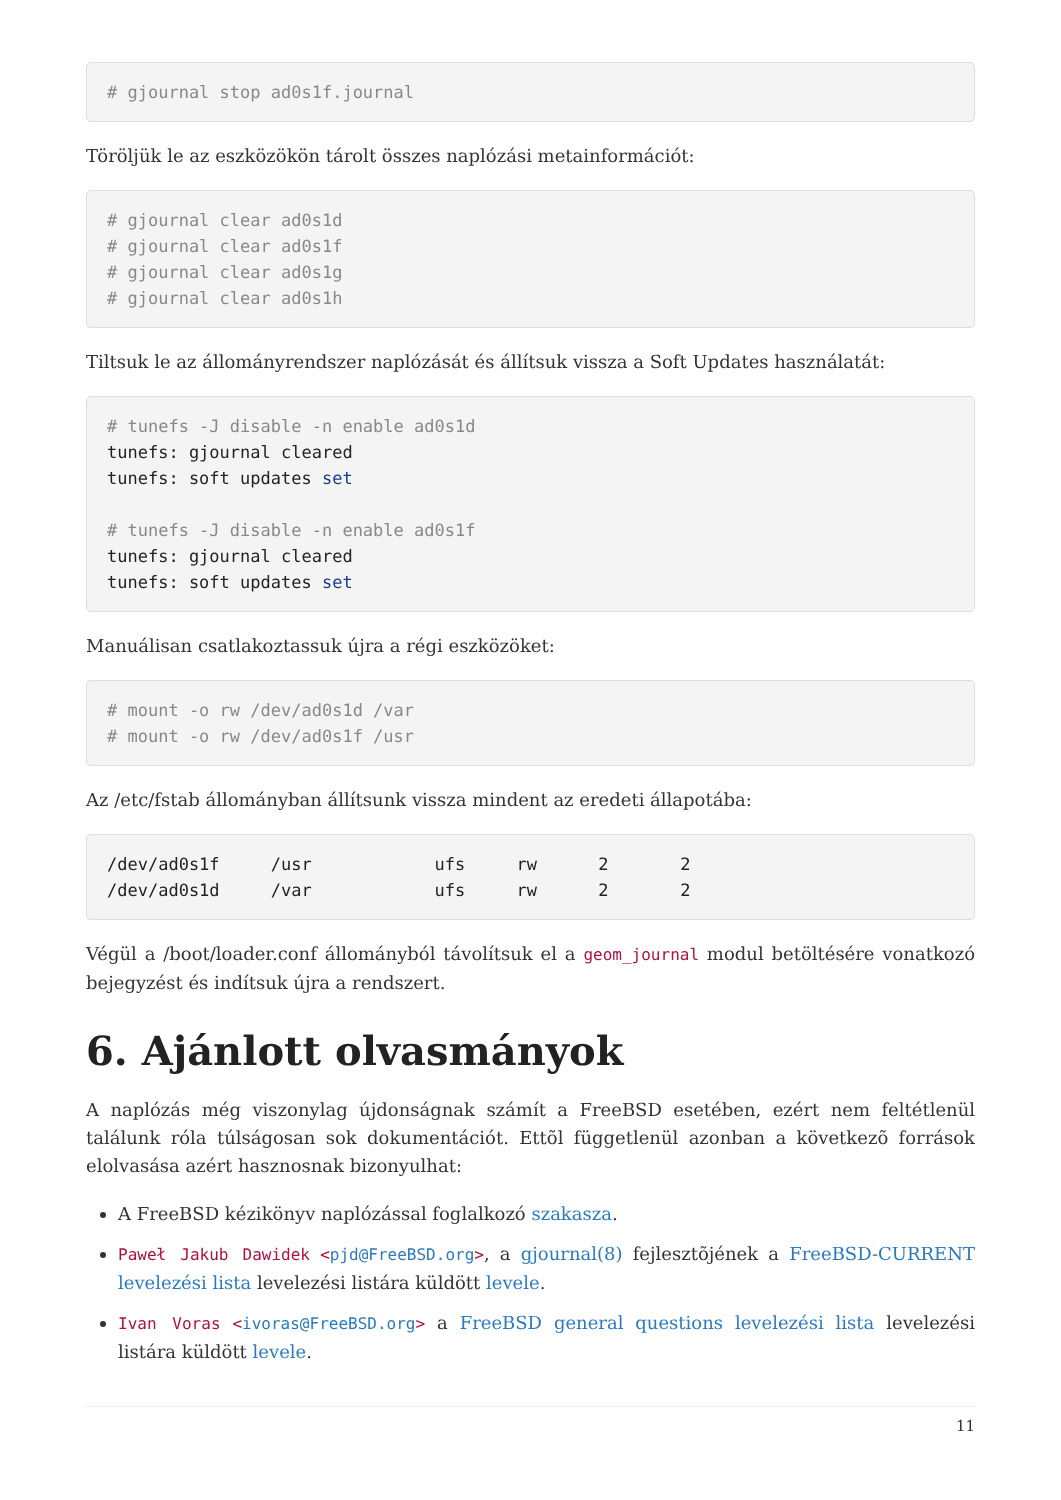# gjournal stop ad0s1f.journal
Töröljük le az eszközökön tárolt összes naplózási metainformációt:
# gjournal clear ad0s1d
# gjournal clear ad0s1f
# gjournal clear ad0s1g
# gjournal clear ad0s1h
Tiltsuk le az állományrendszer naplózását és állítsuk vissza a Soft Updates használatát:
# tunefs -J disable -n enable ad0s1d
tunefs: gjournal cleared
tunefs: soft updates set

# tunefs -J disable -n enable ad0s1f
tunefs: gjournal cleared
tunefs: soft updates set
Manuálisan csatlakoztassuk újra a régi eszközöket:
# mount -o rw /dev/ad0s1d /var
# mount -o rw /dev/ad0s1f /usr
Az /etc/fstab állományban állítsunk vissza mindent az eredeti állapotába:
/dev/ad0s1f     /usr            ufs     rw      2       2
/dev/ad0s1d     /var            ufs     rw      2       2
Végül a /boot/loader.conf állományból távolítsuk el a geom_journal modul betöltésére vonatkozó bejegyzést és indítsuk újra a rendszert.
6. Ajánlott olvasmányok
A naplózás még viszonylag újdonságnak számít a FreeBSD esetében, ezért nem feltétlenül találunk róla túlságosan sok dokumentációt. Ettõl függetlenül azonban a következõ források elolvasása azért hasznosnak bizonyulhat:
A FreeBSD kézikönyv naplózással foglalkozó szakasza.
Paweł Jakub Dawidek <pjd@FreeBSD.org>, a gjournal(8) fejlesztõjének a FreeBSD-CURRENT levelezési lista levelezési listára küldött levele.
Ivan Voras <ivoras@FreeBSD.org> a FreeBSD general questions levelezési lista levelezési listára küldött levele.
11